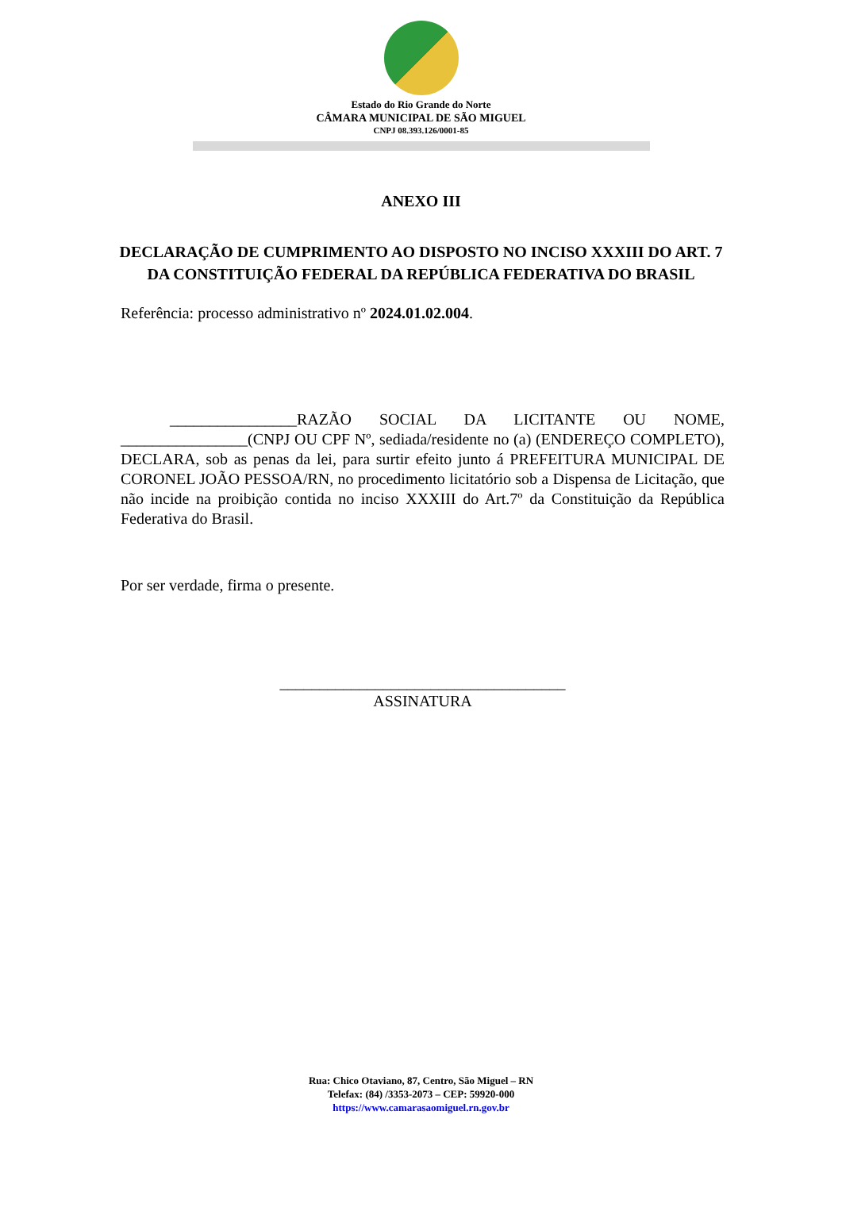Estado do Rio Grande do Norte
CÂMARA MUNICIPAL DE SÃO MIGUEL
CNPJ 08.393.126/0001-85
ANEXO III
DECLARAÇÃO DE CUMPRIMENTO AO DISPOSTO NO INCISO XXXIII DO ART. 7 DA CONSTITUIÇÃO FEDERAL DA REPÚBLICA FEDERATIVA DO BRASIL
Referência: processo administrativo nº 2024.01.02.004.
________________RAZÃO SOCIAL DA LICITANTE OU NOME, ________________(CNPJ OU CPF Nº, sediada/residente no (a) (ENDEREÇO COMPLETO), DECLARA, sob as penas da lei, para surtir efeito junto á PREFEITURA MUNICIPAL DE CORONEL JOÃO PESSOA/RN, no procedimento licitatório sob a Dispensa de Licitação, que não incide na proibição contida no inciso XXXIII do Art.7º da Constituição da República Federativa do Brasil.
Por ser verdade, firma o presente.
____________________________________
ASSINATURA
Rua: Chico Otaviano, 87, Centro, São Miguel – RN
Telefax: (84) /3353-2073 – CEP: 59920-000
https://www.camarasaomiguel.rn.gov.br